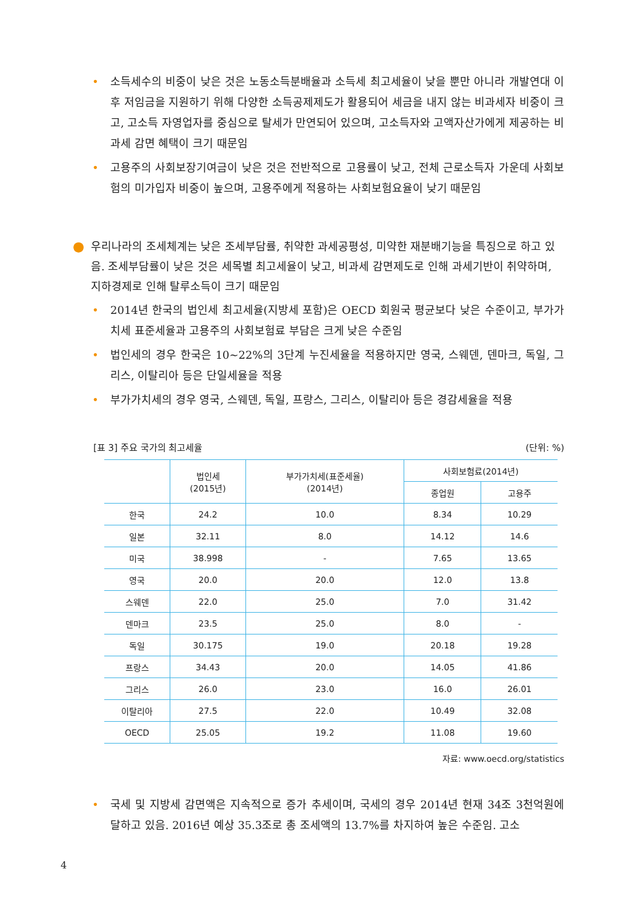• 소득세수의 비중이 낮은 것은 노동소득분배율과 소득세 최고세율이 낮을 뿐만 아니라 개발연대 이후 저임금을 지원하기 위해 다양한 소득공제제도가 활용되어 세금을 내지 않는 비과세자 비중이 크고, 고소득 자영업자를 중심으로 탈세가 만연되어 있으며, 고소득자와 고액자산가에게 제공하는 비과세 감면 혜택이 크기 때문임
• 고용주의 사회보장기여금이 낮은 것은 전반적으로 고용률이 낮고, 전체 근로소득자 가운데 사회보험의 미가입자 비중이 높으며, 고용주에게 적용하는 사회보험요율이 낮기 때문임
● 우리나라의 조세체계는 낮은 조세부담률, 취약한 과세공평성, 미약한 재분배기능을 특징으로 하고 있음. 조세부담률이 낮은 것은 세목별 최고세율이 낮고, 비과세 감면제도로 인해 과세기반이 취약하며, 지하경제로 인해 탈루소득이 크기 때문임
• 2014년 한국의 법인세 최고세율(지방세 포함)은 OECD 회원국 평균보다 낮은 수준이고, 부가가치세 표준세율과 고용주의 사회보험료 부담은 크게 낮은 수준임
• 법인세의 경우 한국은 10~22%의 3단계 누진세율을 적용하지만 영국, 스웨덴, 덴마크, 독일, 그리스, 이탈리아 등은 단일세율을 적용
• 부가가치세의 경우 영국, 스웨덴, 독일, 프랑스, 그리스, 이탈리아 등은 경감세율을 적용
[표 3] 주요 국가의 최고세율 (단위: %)
| | 법인세 (2015년) | 부가가치세(표준세율) (2014년) | 사회보험료(2014년) | |
| --- | --- | --- | --- | --- |
| | | | 종업원 | 고용주 |
| 한국 | 24.2 | 10.0 | 8.34 | 10.29 |
| 일본 | 32.11 | 8.0 | 14.12 | 14.6 |
| 미국 | 38.998 | - | 7.65 | 13.65 |
| 영국 | 20.0 | 20.0 | 12.0 | 13.8 |
| 스웨덴 | 22.0 | 25.0 | 7.0 | 31.42 |
| 덴마크 | 23.5 | 25.0 | 8.0 | - |
| 독일 | 30.175 | 19.0 | 20.18 | 19.28 |
| 프랑스 | 34.43 | 20.0 | 14.05 | 41.86 |
| 그리스 | 26.0 | 23.0 | 16.0 | 26.01 |
| 이탈리아 | 27.5 | 22.0 | 10.49 | 32.08 |
| OECD | 25.05 | 19.2 | 11.08 | 19.60 |
자료: www.oecd.org/statistics
• 국세 및 지방세 감면액은 지속적으로 증가 추세이며, 국세의 경우 2014년 현재 34조 3천억원에 달하고 있음. 2016년 예상 35.3조로 총 조세액의 13.7%를 차지하여 높은 수준임. 고소
4